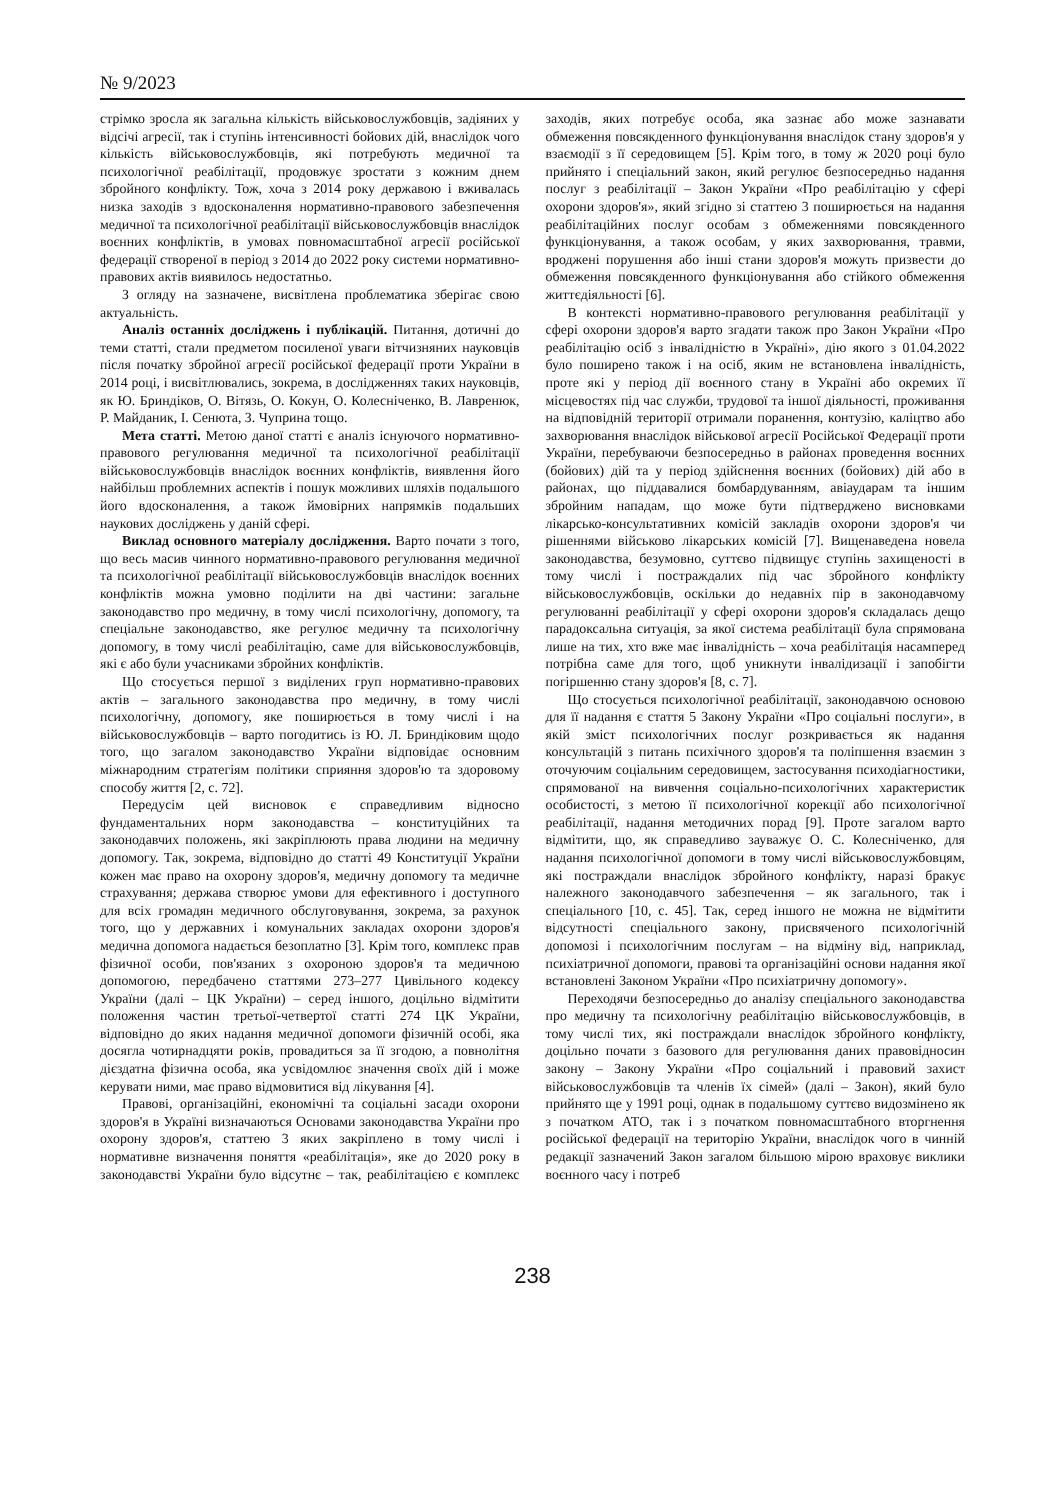№ 9/2023
стрімко зросла як загальна кількість військовослужбовців, задіяних у відсічі агресії, так і ступінь інтенсивності бойових дій, внаслідок чого кількість військовослужбовців, які потребують медичної та психологічної реабілітації, продовжує зростати з кожним днем збройного конфлікту. Тож, хоча з 2014 року державою і вживалась низка заходів з вдосконалення нормативно-правового забезпечення медичної та психологічної реабілітації військовослужбовців внаслідок воєнних конфліктів, в умовах повномасштабної агресії російської федерації створеної в період з 2014 до 2022 року системи нормативно-правових актів виявилось недостатньо.
З огляду на зазначене, висвітлена проблематика зберігає свою актуальність.
Аналіз останніх досліджень і публікацій. Питання, дотичні до теми статті, стали предметом посиленої уваги вітчизняних науковців після початку збройної агресії російської федерації проти України в 2014 році, і висвітлювались, зокрема, в дослідженнях таких науковців, як Ю. Бриндіков, О. Вітязь, О. Кокун, О. Колесніченко, В. Лавренюк, Р. Майданик, І. Сенюта, З. Чуприна тощо.
Мета статті. Метою даної статті є аналіз існуючого нормативно-правового регулювання медичної та психологічної реабілітації військовослужбовців внаслідок воєнних конфліктів, виявлення його найбільш проблемних аспектів і пошук можливих шляхів подальшого його вдосконалення, а також ймовірних напрямків подальших наукових досліджень у даній сфері.
Виклад основного матеріалу дослідження. Варто почати з того, що весь масив чинного нормативно-правового регулювання медичної та психологічної реабілітації військовослужбовців внаслідок воєнних конфліктів можна умовно поділити на дві частини: загальне законодавство про медичну, в тому числі психологічну, допомогу, та спеціальне законодавство, яке регулює медичну та психологічну допомогу, в тому числі реабілітацію, саме для військовослужбовців, які є або були учасниками збройних конфліктів.
Що стосується першої з виділених груп нормативно-правових актів – загального законодавства про медичну, в тому числі психологічну, допомогу, яке поширюється в тому числі і на військовослужбовців – варто погодитись із Ю. Л. Бриндіковим щодо того, що загалом законодавство України відповідає основним міжнародним стратегіям політики сприяння здоров'ю та здоровому способу життя [2, с. 72].
Передусім цей висновок є справедливим відносно фундаментальних норм законодавства – конституційних та законодавчих положень, які закріплюють права людини на медичну допомогу. Так, зокрема, відповідно до статті 49 Конституції України кожен має право на охорону здоров'я, медичну допомогу та медичне страхування; держава створює умови для ефективного і доступного для всіх громадян медичного обслуговування, зокрема, за рахунок того, що у державних і комунальних закладах охорони здоров'я медична допомога надається безоплатно [3]. Крім того, комплекс прав фізичної особи, пов'язаних з охороною здоров'я та медичною допомогою, передбачено статтями 273–277 Цивільного кодексу України (далі – ЦК України) – серед іншого, доцільно відмітити положення частин третьої-четвертої статті 274 ЦК України, відповідно до яких надання медичної допомоги фізичній особі, яка досягла чотирнадцяти років, провадиться за її згодою, а повнолітня дієздатна фізична особа, яка усвідомлює значення своїх дій і може керувати ними, має право відмовитися від лікування [4].
Правові, організаційні, економічні та соціальні засади охорони здоров'я в Україні визначаються Основами законодавства України про охорону здоров'я, статтею 3 яких закріплено в тому числі і нормативне визначення поняття «реабілітація», яке до 2020 року в законодавстві України було відсутнє – так, реабілітацією є комплекс заходів, яких потребує особа, яка зазнає або може зазнавати обмеження повсякденного функціонування внаслідок стану здоров'я у взаємодії з її середовищем [5]. Крім того, в тому ж 2020 році було прийнято і спеціальний закон, який регулює безпосередньо надання послуг з реабілітації – Закон України «Про реабілітацію у сфері охорони здоров'я», який згідно зі статтею 3 поширюється на надання реабілітаційних послуг особам з обмеженнями повсякденного функціонування, а також особам, у яких захворювання, травми, вроджені порушення або інші стани здоров'я можуть призвести до обмеження повсякденного функціонування або стійкого обмеження життєдіяльності [6].
В контексті нормативно-правового регулювання реабілітації у сфері охорони здоров'я варто згадати також про Закон України «Про реабілітацію осіб з інвалідністю в Україні», дію якого з 01.04.2022 було поширено також і на осіб, яким не встановлена інвалідність, проте які у період дії воєнного стану в Україні або окремих її місцевостях під час служби, трудової та іншої діяльності, проживання на відповідній території отримали поранення, контузію, каліцтво або захворювання внаслідок військової агресії Російської Федерації проти України, перебуваючи безпосередньо в районах проведення воєнних (бойових) дій та у період здійснення воєнних (бойових) дій або в районах, що піддавалися бомбардуванням, авіаударам та іншим збройним нападам, що може бути підтверджено висновками лікарсько-консультативних комісій закладів охорони здоров'я чи рішеннями військово лікарських комісій [7]. Вищенаведена новела законодавства, безумовно, суттєво підвищує ступінь захищеності в тому числі і постраждалих під час збройного конфлікту військовослужбовців, оскільки до недавніх пір в законодавчому регулюванні реабілітації у сфері охорони здоров'я складалась дещо парадоксальна ситуація, за якої система реабілітації була спрямована лише на тих, хто вже має інвалідність – хоча реабілітація насамперед потрібна саме для того, щоб уникнути інвалідизації і запобігти погіршенню стану здоров'я [8, с. 7].
Що стосується психологічної реабілітації, законодавчою основою для її надання є стаття 5 Закону України «Про соціальні послуги», в якій зміст психологічних послуг розкривається як надання консультацій з питань психічного здоров'я та поліпшення взаємин з оточуючим соціальним середовищем, застосування психодіагностики, спрямованої на вивчення соціально-психологічних характеристик особистості, з метою її психологічної корекції або психологічної реабілітації, надання методичних порад [9]. Проте загалом варто відмітити, що, як справедливо зауважує О. С. Колесніченко, для надання психологічної допомоги в тому числі військовослужбовцям, які постраждали внаслідок збройного конфлікту, наразі бракує належного законодавчого забезпечення – як загального, так і спеціального [10, с. 45]. Так, серед іншого не можна не відмітити відсутності спеціального закону, присвяченого психологічній допомозі і психологічним послугам – на відміну від, наприклад, психіатричної допомоги, правові та організаційні основи надання якої встановлені Законом України «Про психіатричну допомогу».
Переходячи безпосередньо до аналізу спеціального законодавства про медичну та психологічну реабілітацію військовослужбовців, в тому числі тих, які постраждали внаслідок збройного конфлікту, доцільно почати з базового для регулювання даних правовідносин закону – Закону України «Про соціальний і правовий захист військовослужбовців та членів їх сімей» (далі – Закон), який було прийнято ще у 1991 році, однак в подальшому суттєво видозмінено як з початком АТО, так і з початком повномасштабного вторгнення російської федерації на територію України, внаслідок чого в чинній редакції зазначений Закон загалом більшою мірою враховує виклики воєнного часу і потреб
238